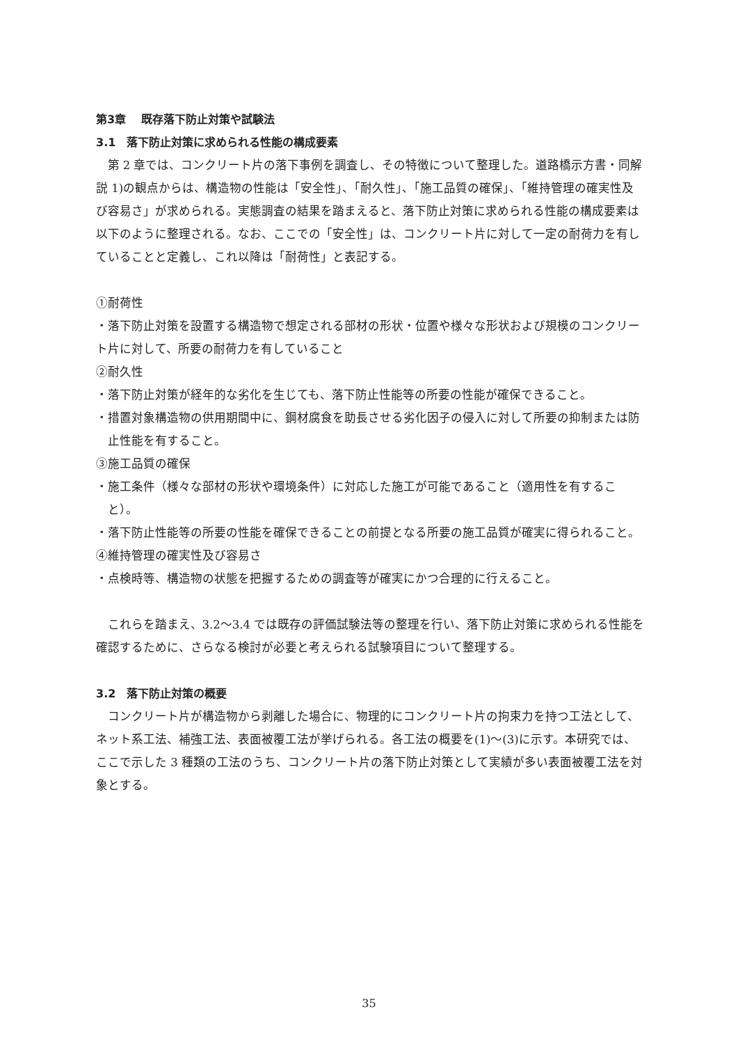第3章　 既存落下防止対策や試験法
3.1　落下防止対策に求められる性能の構成要素
第 2 章では、コンクリート片の落下事例を調査し、その特徴について整理した。道路橋示方書・同解説 1)の観点からは、構造物の性能は「安全性」、「耐久性」、「施工品質の確保」、「維持管理の確実性及び容易さ」が求められる。実態調査の結果を踏まえると、落下防止対策に求められる性能の構成要素は以下のように整理される。なお、ここでの「安全性」は、コンクリート片に対して一定の耐荷力を有していることと定義し、これ以降は「耐荷性」と表記する。
①耐荷性
・落下防止対策を設置する構造物で想定される部材の形状・位置や様々な形状および規模のコンクリート片に対して、所要の耐荷力を有していること
②耐久性
・落下防止対策が経年的な劣化を生じても、落下防止性能等の所要の性能が確保できること。
・措置対象構造物の供用期間中に、鋼材腐食を助長させる劣化因子の侵入に対して所要の抑制または防止性能を有すること。
③施工品質の確保
・施工条件（様々な部材の形状や環境条件）に対応した施工が可能であること（適用性を有すること）。
・落下防止性能等の所要の性能を確保できることの前提となる所要の施工品質が確実に得られること。
④維持管理の確実性及び容易さ
・点検時等、構造物の状態を把握するための調査等が確実にかつ合理的に行えること。
これらを踏まえ、3.2～3.4 では既存の評価試験法等の整理を行い、落下防止対策に求められる性能を確認するために、さらなる検討が必要と考えられる試験項目について整理する。
3.2　落下防止対策の概要
コンクリート片が構造物から剥離した場合に、物理的にコンクリート片の拘束力を持つ工法として、ネット系工法、補強工法、表面被覆工法が挙げられる。各工法の概要を(1)～(3)に示す。本研究では、ここで示した 3 種類の工法のうち、コンクリート片の落下防止対策として実績が多い表面被覆工法を対象とする。
35